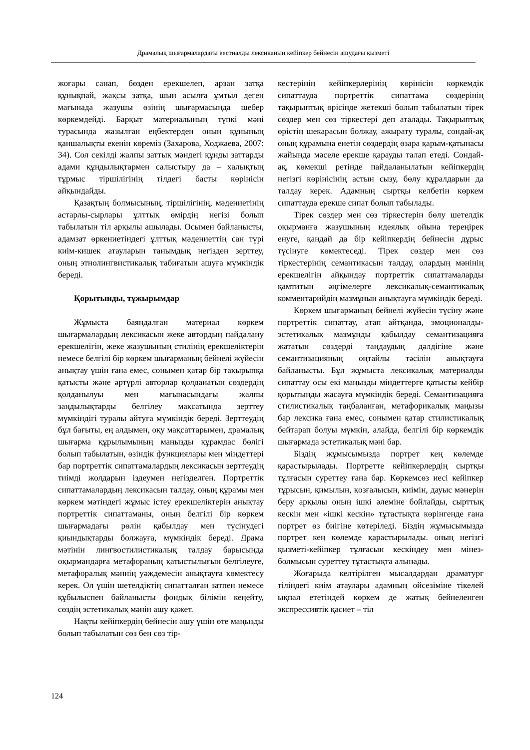Драмалық шығармалардағы вестиалды лексиканың кейіпкер бейнесін ашудағы қызметі
жоғары санап, бөзден ерекшелеп, арзан затқа құнықпай, жақсы затқа, шын асылға ұмтыл деген мағынада жазушы өзінің шығармасында шебер көркемдейді. Барқыт материалының түпкі мәні турасында жазылған еңбектерден оның құнының қаншалықты екенін көреміз (Захарова, Ходжаева, 2007: 34). Сол секілді жалпы заттық мәндегі құнды заттарды адами құндылықтармен салыстыру да – халықтың тұрмыс тіршілігінің тілдегі басты көрінісін айқындайды.
Қазақтың болмысының, тіршілігінің, мәдениетінің астарлы-сырлары ұлттық өмірдің негізі болып табылатын тіл арқылы ашылады. Осымен байланысты, адамзат өркениетіндегі ұлттық мәдениеттің сан түрі киім-кишек атауларын танымдық негізден зерттеу, оның этнолингвистикалық табиғатын ашуға мүмкіндік береді.
Қорытынды, тұжырымдар
Жұмыста баяндалған материал көркем шығармалардың лексикасын жеке автордың пайдалану ерекшелігін, жеке жазушының стилінің ерекшеліктерін немесе белгілі бір көркем шығарманың бейнелі жүйесін анықтау үшін ғана емес, сонымен қатар бір тақырыпқа қатысты және әртүрлі авторлар қолданатын сөздердің қолданылуы мен мағынасындағы жалпы заңдылықтарды белгілеу мақсатында зерттеу мүмкіндігі туралы айтуға мүмкіндік береді. Зерттеудің бұл бағыты, ең алдымен, оқу мақсаттарымен, драмалық шығарма құрылымының маңызды құрамдас бөлігі болып табылатын, өзіндік функциялары мен міндеттері бар портреттік сипаттамалардың лексикасын зерттеудің тиімді жолдарын іздеумен негізделген. Портреттік сипаттамалардың лексикасын талдау, оның құрамы мен көркем мәтіндегі жұмыс істеу ерекшеліктерін анықтау портреттік сипаттаманы, оның белгілі бір көркем шығармадағы рөлін қабылдау мен түсінудегі қиындықтарды болжауға, мүмкіндік береді. Драма мәтінін лингвостилистикалық талдау барысында оқырмандарға метафораның қатыстылығын белгілеуге, метафоралық мәннің уәждемесін анықтауға көмектесу керек. Ол үшін шетелдіктің сипатталған затпен немесе құбылыспен байланысты фондық білімін кеңейту, сөздің эстетикалық мәнін ашу қажет.
Нақты кейіпкердің бейнесін ашу үшін өте маңызды болып табылатын сөз бен сөз тір-
кестерінің кейіпкерлерінің көрінісін көркемдік сипаттауда портреттік сипаттама сөздерінің тақырыптық өрісінде жетекші болып табылатын тірек сөздер мен сөз тіркестері деп аталады. Тақырыптық өрістің шекарасын болжау, ажырату туралы, сондай-ақ оның құрамына енетін сөздердің өзара қарым-қатынасы жайында мәселе ерекше қарауды талап етеді. Сондай-ақ, көмекші ретінде пайдаланылатын кейіпкердің негізгі көрінісінің астын сызу, бөлу құралдарын да талдау керек. Адамның сыртқы келбетін көркем сипаттауда ерекше сипат болып табылады.
Тірек сөздер мен сөз тіркестерін бөлу шетелдік оқырманға жазушының идеялық ойына тереңірек енуге, қандай да бір кейіпкердің бейнесін дұрыс түсінуге көмектеседі. Тірек сөздер мен сөз тіркестерінің семантикасын талдау, олардың мәнінің ерекшелігін айқындау портреттік сипаттамаларды қамтитын әңгімелерге лексикалық-семантикалық комментарийдің мазмұнын анықтауға мүмкіндік береді.
Көркем шығарманың бейнелі жүйесін түсіну және портреттік сипаттау, атап айтқанда, эмоционалды-эстетикалық мазмұнды қабылдау семантизацияға жататын сөздерді таңдаудың дәлдігіне және семантизацияның оңтайлы тәсілін анықтауға байланысты. Бұл жұмыста лексикалық материалды сипаттау осы екі маңызды міндеттерге қатысты кейбір қорытынды жасауға мүмкіндік береді. Семантизацияға стилистикалық таңбаланған, метафорикалық маңызы бар лексика ғана емес, сонымен қатар стилистикалық бейтарап болуы мүмкін, алайда, белгілі бір көркемдік шығармада эстетикалық мәні бар.
Біздің жұмысымызда портрет кең көлемде қарастырылады. Портретте кейіпкерлердің сыртқы тұлғасын суреттеу ғана бар. Көркемсөз иесі кейіпкер тұрысын, қимылын, қозғалысын, киімін, дауыс мәнерін беру арқылы оның ішкі әлеміне бойлайды, сырттық кескін мен «ішкі кескін» тұтастықта көрінгенде ғана портрет өз биігіне көтеріледі. Біздің жұмысымызда портрет кең көлемде қарастырылады. оның негізгі қызметі-кейіпкер тұлғасын кескіндеу мен мінез-болмысын суреттеу тұтастықта алынады.
Жоғарыда келтірілген мысалдардан драматург тіліндегі киім атаулары адамның ойсезіміне тікелей ықпал ететіндей көркем де жатық бейнеленген экспрессивтік қасиет – тіл
124